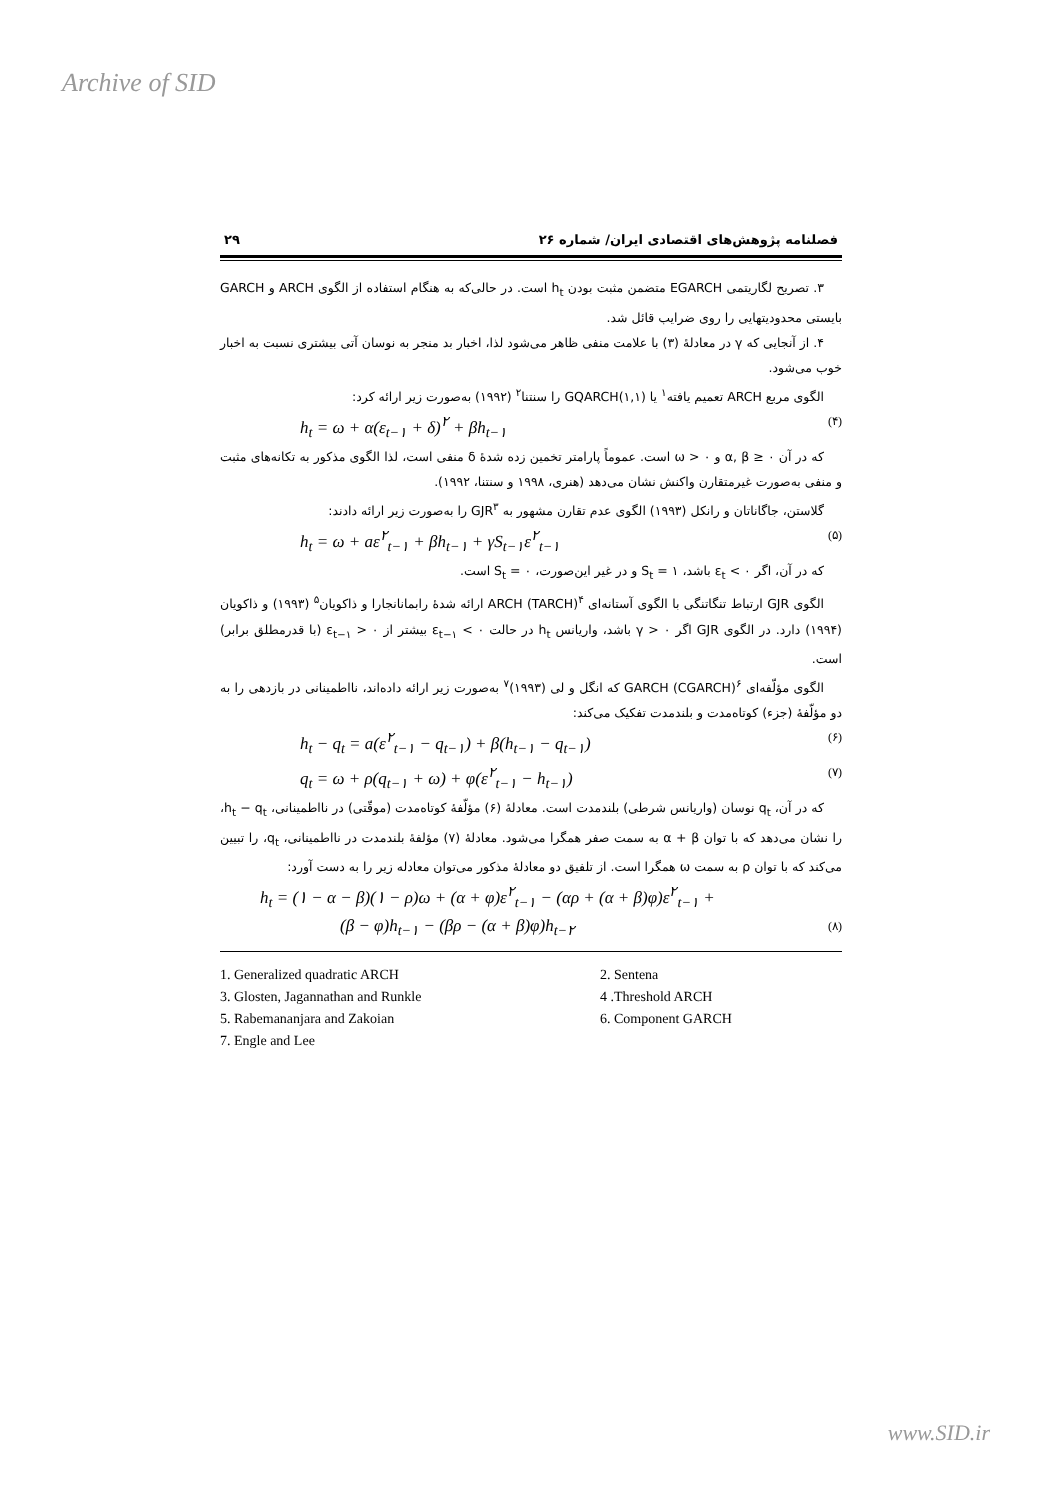Archive of SID
فصلنامه پژوهش‌های اقتصادی ایران/ شماره ۲۶ ۲۹
۳. تصریح لگاریتمی EGARCH متضمن مثبت بودن h<sub>t</sub> است. در حالی‌که به هنگام استفاده از الگوی ARCH و GARCH بایستی محدودیتهایی را روی ضرایب قائل شد.
۴. از آنجایی که γ در معادلهٔ (۳) با علامت منفی ظاهر می‌شود لذا، اخبار بد منجر به نوسان آتی بیشتری نسبت به اخبار خوب می‌شود.
الگوی مربع ARCH تعمیم یافته<sup>۱</sup> یا GQARCH(۱,۱) را سنتنا<sup>۲</sup> (۱۹۹۲) به‌صورت زیر ارائه کرد:
h<sub>t</sub> = ω + α(ε<sub>t−۱</sub> + δ)<sup>۲</sup> + βh<sub>t−۱</sub> (۴)
که در آن α, β ≥ ۰ و ω > ۰ است. عموماً پارامتر تخمین زده شدهٔ δ منفی است، لذا الگوی مذکور به تکانه‌های مثبت و منفی به‌صورت غیرمتقارن واکنش نشان می‌دهد (هنری، ۱۹۹۸ و سنتنا، ۱۹۹۲).
گلاستن، جاگاناتان و رانکل (۱۹۹۳) الگوی عدم تقارن مشهور به GJR<sup>۳</sup> را به‌صورت زیر ارائه دادند:
h<sub>t</sub> = ω + aε<sup>۲</sup><sub>t−۱</sub> + βh<sub>t−۱</sub> + γS<sub>t−۱</sub>ε<sup>۲</sup><sub>t−۱</sub> (۵)
که در آن، اگر ε<sub>t</sub> < ۰ باشد، S<sub>t</sub> = ۱ و در غیر این‌صورت، S<sub>t</sub> = ۰ است.
الگوی GJR ارتباط تنگاتنگی با الگوی آستانه‌ای ARCH (TARCH)<sup>۴</sup> ارائه شدهٔ رابمانانجارا و ذاکویان<sup>۵</sup> (۱۹۹۳) و ذاکویان (۱۹۹۴) دارد. در الگوی GJR اگر γ > ۰ باشد، واریانس h<sub>t</sub> در حالت ε<sub>t−۱</sub> < ۰ بیشتر از ε<sub>t−۱</sub> > ۰ (با قدرمطلق برابر) است.
الگوی مؤلّفه‌ای GARCH (CGARCH)<sup>۶</sup> که انگل و لی (۱۹۹۳)<sup>۷</sup> به‌صورت زیر ارائه داده‌اند، نااطمینانی در بازدهی را به دو مؤلّفهٔ (جزء) کوتاه‌مدت و بلندمدت تفکیک می‌کند:
h<sub>t</sub> − q<sub>t</sub> = a(ε<sup>۲</sup><sub>t−۱</sub> − q<sub>t−۱</sub>) + β(h<sub>t−۱</sub> − q<sub>t−۱</sub>) (۶)
q<sub>t</sub> = ω + ρ(q<sub>t−۱</sub> + ω) + φ(ε<sup>۲</sup><sub>t−۱</sub> − h<sub>t−۱</sub>) (۷)
که در آن، q<sub>t</sub> نوسان (واریانس شرطی) بلندمدت است. معادلهٔ (۶) مؤلّفهٔ کوتاه‌مدت (موقّتی) در نااطمینانی، h<sub>t</sub> − q<sub>t</sub>، را نشان می‌دهد که با توان α + β به سمت صفر همگرا می‌شود. معادلهٔ (۷) مؤلفهٔ بلندمدت در نااطمینانی، q<sub>t</sub>، را تبیین می‌کند که با توان ρ به سمت ω همگرا است. از تلفیق دو معادلهٔ مذکور می‌توان معادله زیر را به دست آورد:
h<sub>t</sub> = (۱ − α − β)(۱ − ρ)ω + (α + φ)ε<sup>۲</sup><sub>t−۱</sub> − (αρ + (α + β)φ)ε<sup>۲</sup><sub>t−۱</sub> +
(β − φ)h<sub>t−۱</sub> − (βρ − (α + β)φ)h<sub>t−۲</sub> (۸)
1. Generalized quadratic ARCH
2. Sentena
3. Glosten, Jagannathan and Runkle
4 .Threshold ARCH
5. Rabemananjara and Zakoian
6. Component GARCH
7. Engle and Lee
www.SID.ir